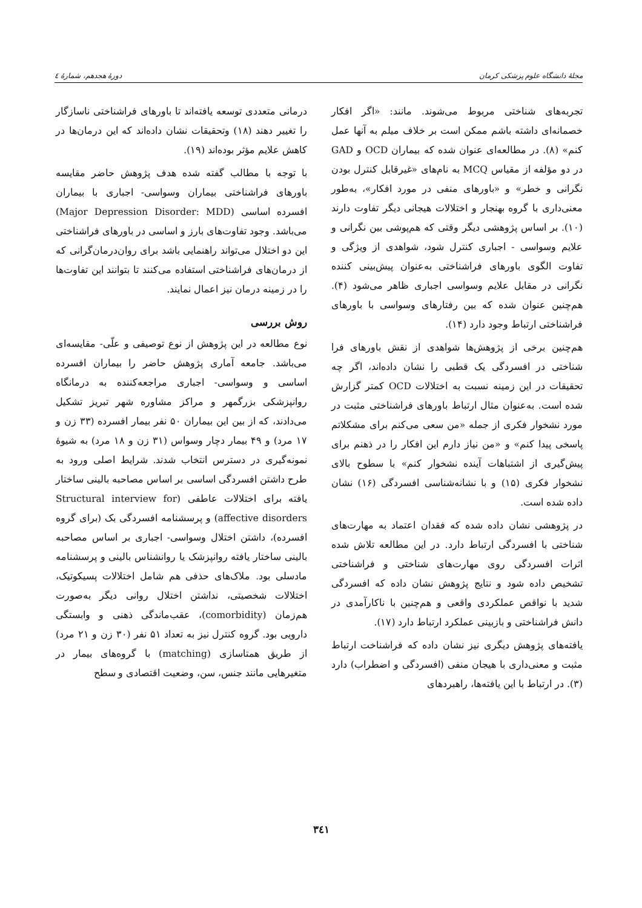مجلهٔ دانشگاه علوم پزشکی کرمان دورهٔ هجدهم، شمارهٔ ٤
تجربه‌های شناختی مربوط می‌شوند. مانند: «اگر افکار خصمانه‌ای داشته باشم ممکن است بر خلاف میلم به آنها عمل کنم» (۸). در مطالعه‌ای عنوان شده که بیماران OCD و GAD در دو مؤلفه از مقیاس MCQ به نام‌های «غیرقابل کنترل بودن نگرانی و خطر» و «باورهای منفی در مورد افکار»، به‌طور معنی‌داری با گروه بهنجار و اختلالات هیجانی دیگر تفاوت دارند (۱۰). بر اساس پژوهشی دیگر وقتی که هم‌پوشی بین نگرانی و علایم وسواسی - اجباری کنترل شود، شواهدی از ویژگی و تفاوت الگوی باورهای فراشناختی به‌عنوان پیش‌بینی کننده نگرانی در مقابل علایم وسواسی اجباری ظاهر می‌شود (۴). هم‌چنین عنوان شده که بین رفتارهای وسواسی با باورهای فراشناختی ارتباط وجود دارد (۱۴).
هم‌چنین برخی از پژوهش‌ها شواهدی از نقش باورهای فرا شناختی در افسردگی یک قطبی را نشان داده‌اند، اگر چه تحقیقات در این زمینه نسبت به اختلالات OCD کمتر گزارش شده است. به‌عنوان مثال ارتباط باورهای فراشناختی مثبت در مورد نشخوار فکری از جمله «من سعی می‌کنم برای مشکلاتم پاسخی پیدا کنم» و «من نیاز دارم این افکار را در ذهنم برای پیش‌گیری از اشتباهات آینده نشخوار کنم» با سطوح بالای نشخوار فکری (۱۵) و با نشانه‌شناسی افسردگی (۱۶) نشان داده شده است.
در پژوهشی نشان داده شده که فقدان اعتماد به مهارت‌های شناختی با افسردگی ارتباط دارد. در این مطالعه تلاش شده اثرات افسردگی روی مهارت‌های شناختی و فراشناختی تشخیص داده شود و نتایج پژوهش نشان داده که افسردگی شدید با نواقص عملکردی واقعی و هم‌چنین با ناکارآمدی در دانش فراشناختی و بازبینی عملکرد ارتباط دارد (۱۷).
یافته‌های پژوهش دیگری نیز نشان داده که فراشناخت ارتباط مثبت و معنی‌داری با هیجان منفی (افسردگی و اضطراب) دارد (۳). در ارتباط با این یافته‌ها، راهبردهای
درمانی متعددی توسعه یافته‌اند تا باورهای فراشناختی ناسازگار را تغییر دهند (۱۸) وتحقیقات نشان داده‌اند که این درمان‌ها در کاهش علایم مؤثر بوده‌اند (۱۹).
با توجه با مطالب گفته شده هدف پژوهش حاضر مقایسه باورهای فراشناختی بیماران وسواسی- اجباری با بیماران افسرده اساسی (Major Depression Disorder: MDD) می‌باشد. وجود تفاوت‌های بارز و اساسی در باورهای فراشناختی این دو اختلال می‌تواند راهنمایی باشد برای روان‌درمان‌گرانی که از درمان‌های فراشناختی استفاده می‌کنند تا بتوانند این تفاوت‌ها را در زمینه درمان نیز اعمال نمایند.
روش بررسی
نوع مطالعه در این پژوهش از نوع توصیفی و علّی- مقایسه‌ای می‌باشد. جامعه آماری پژوهش حاضر را بیماران افسرده اساسی و وسواسی- اجباری مراجعه‌کننده به درمانگاه روانپزشکی بزرگمهر و مراکز مشاوره شهر تبریز تشکیل می‌دادند، که از بین این بیماران ۵۰ نفر بیمار افسرده (۳۳ زن و ۱۷ مرد) و ۴۹ بیمار دچار وسواس (۳۱ زن و ۱۸ مرد) به شیوهٔ نمونه‌گیری در دسترس انتخاب شدند. شرایط اصلی ورود به طرح داشتن افسردگی اساسی بر اساس مصاحبه بالینی ساختار یافته برای اختلالات عاطفی (Structural interview for affective disorders) و پرسشنامه افسردگی بک (برای گروه افسرده)، داشتن اختلال وسواسی- اجباری بر اساس مصاحبه بالینی ساختار یافته روانپزشک یا روانشناس بالینی و پرسشنامه مادسلی بود. ملاک‌های حذفی هم شامل اختلالات پسیکوتیک، اختلالات شخصیتی، نداشتن اختلال روانی دیگر به‌صورت هم‌زمان (comorbidity)، عقب‌ماندگی ذهنی و وابستگی دارویی بود. گروه کنترل نیز به تعداد ۵۱ نفر (۳۰ زن و ۲۱ مرد) از طریق همتاسازی (matching) با گروه‌های بیمار در متغیرهایی مانند جنس، سن، وضعیت اقتصادی و سطح
۳٤۱